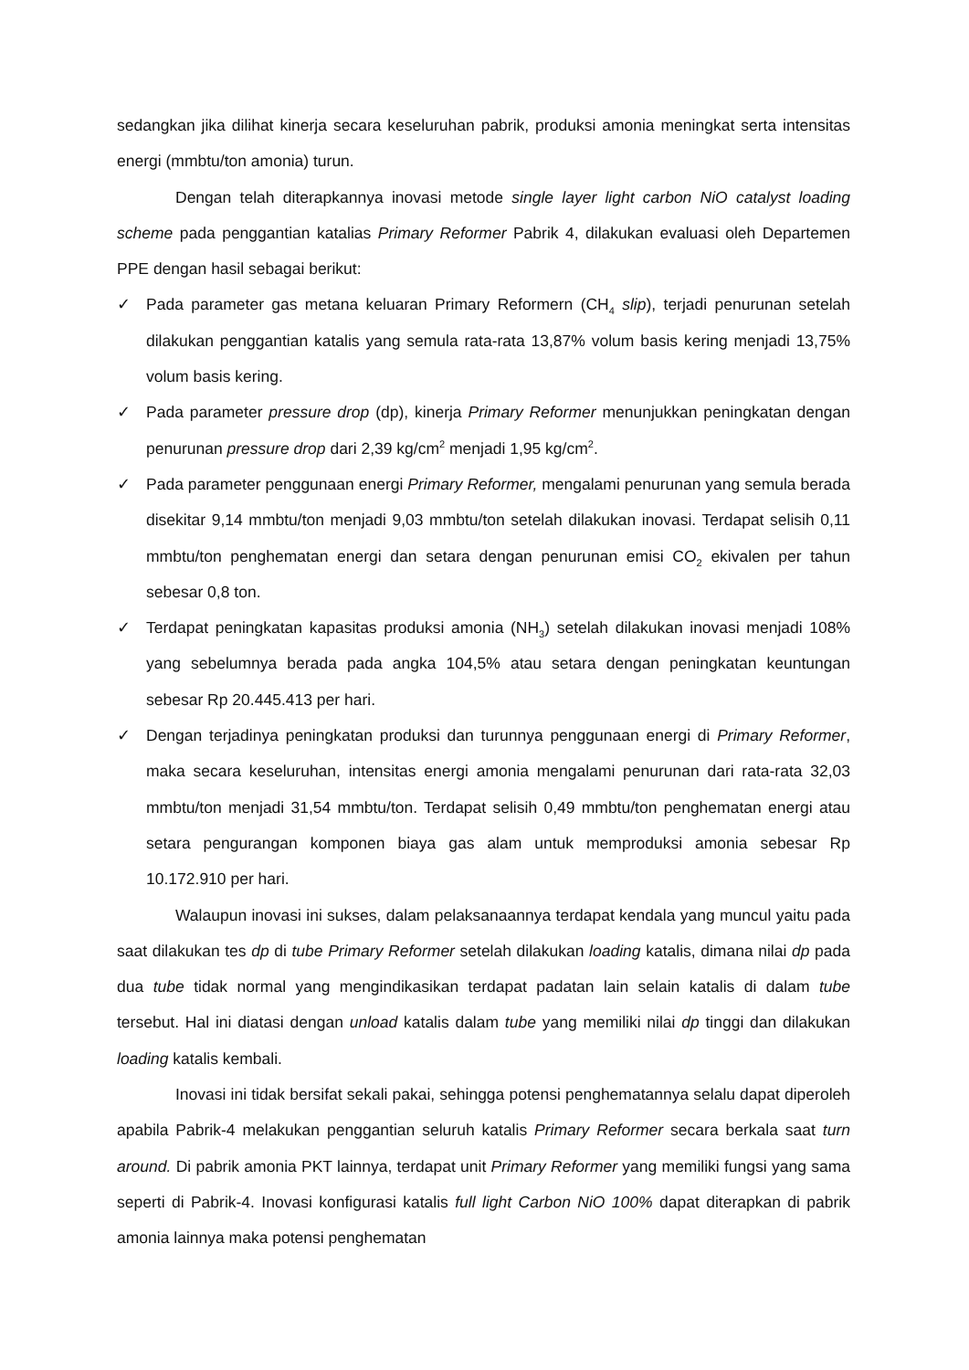sedangkan jika dilihat kinerja secara keseluruhan pabrik, produksi amonia meningkat serta intensitas energi (mmbtu/ton amonia) turun.
Dengan telah diterapkannya inovasi metode single layer light carbon NiO catalyst loading scheme pada penggantian katalias Primary Reformer Pabrik 4, dilakukan evaluasi oleh Departemen PPE dengan hasil sebagai berikut:
✓ Pada parameter gas metana keluaran Primary Reformern (CH<sub>4</sub> slip), terjadi penurunan setelah dilakukan penggantian katalis yang semula rata-rata 13,87% volum basis kering menjadi 13,75% volum basis kering.
✓ Pada parameter pressure drop (dp), kinerja Primary Reformer menunjukkan peningkatan dengan penurunan pressure drop dari 2,39 kg/cm<sup>2</sup> menjadi 1,95 kg/cm<sup>2</sup>.
✓ Pada parameter penggunaan energi Primary Reformer, mengalami penurunan yang semula berada disekitar 9,14 mmbtu/ton menjadi 9,03 mmbtu/ton setelah dilakukan inovasi. Terdapat selisih 0,11 mmbtu/ton penghematan energi dan setara dengan penurunan emisi CO<sub>2</sub> ekivalen per tahun sebesar 0,8 ton.
✓ Terdapat peningkatan kapasitas produksi amonia (NH<sub>3</sub>) setelah dilakukan inovasi menjadi 108% yang sebelumnya berada pada angka 104,5% atau setara dengan peningkatan keuntungan sebesar Rp 20.445.413 per hari.
✓ Dengan terjadinya peningkatan produksi dan turunnya penggunaan energi di Primary Reformer, maka secara keseluruhan, intensitas energi amonia mengalami penurunan dari rata-rata 32,03 mmbtu/ton menjadi 31,54 mmbtu/ton. Terdapat selisih 0,49 mmbtu/ton penghematan energi atau setara pengurangan komponen biaya gas alam untuk memproduksi amonia sebesar Rp 10.172.910 per hari.
Walaupun inovasi ini sukses, dalam pelaksanaannya terdapat kendala yang muncul yaitu pada saat dilakukan tes dp di tube Primary Reformer setelah dilakukan loading katalis, dimana nilai dp pada dua tube tidak normal yang mengindikasikan terdapat padatan lain selain katalis di dalam tube tersebut. Hal ini diatasi dengan unload katalis dalam tube yang memiliki nilai dp tinggi dan dilakukan loading katalis kembali.
Inovasi ini tidak bersifat sekali pakai, sehingga potensi penghematannya selalu dapat diperoleh apabila Pabrik-4 melakukan penggantian seluruh katalis Primary Reformer secara berkala saat turn around. Di pabrik amonia PKT lainnya, terdapat unit Primary Reformer yang memiliki fungsi yang sama seperti di Pabrik-4. Inovasi konfigurasi katalis full light Carbon NiO 100% dapat diterapkan di pabrik amonia lainnya maka potensi penghematan